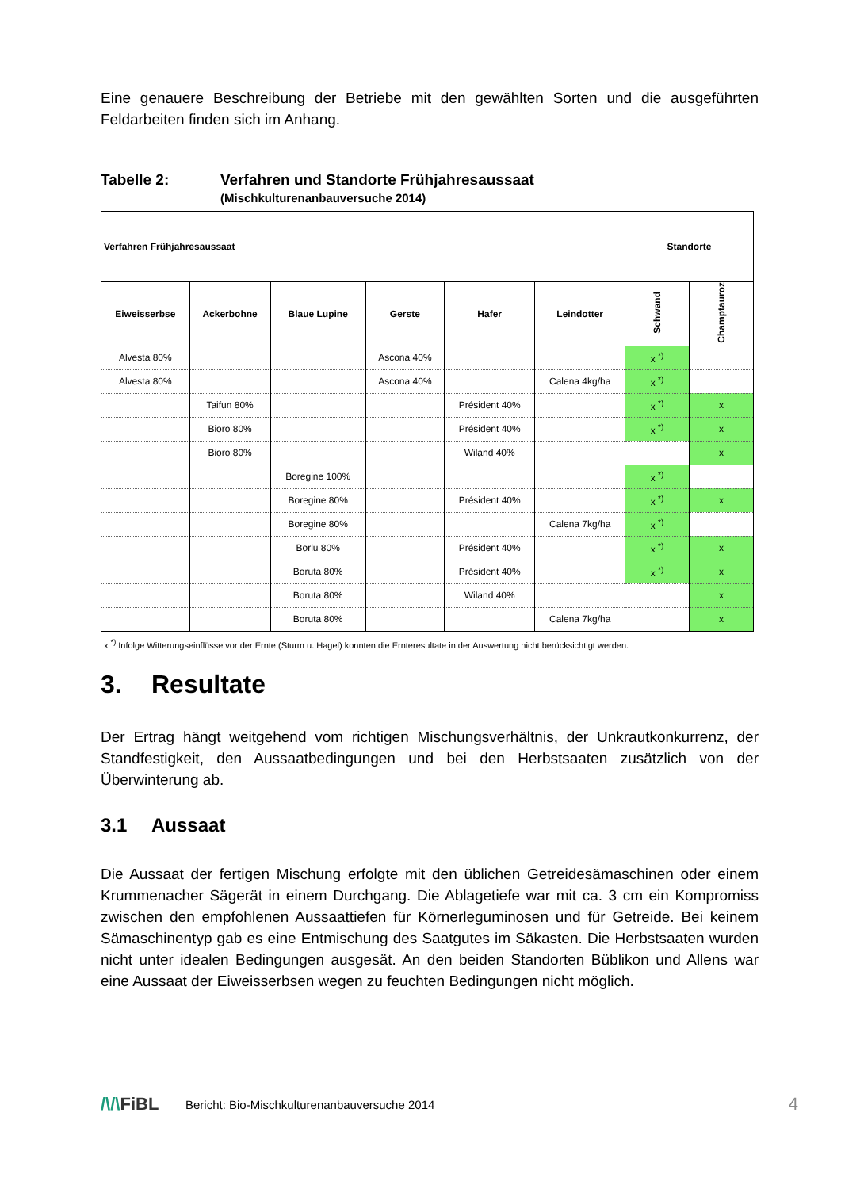Eine genauere Beschreibung der Betriebe mit den gewählten Sorten und die ausgeführten Feldarbeiten finden sich im Anhang.
Tabelle 2: Verfahren und Standorte Frühjahresaussaat
(Mischkulturenanbauversuche 2014)
| Verfahren Frühjahresaussaat | | | | | | Standorte | |
| --- | --- | --- | --- | --- | --- | --- | --- |
| Eiweisserbse | Ackerbohne | Blaue Lupine | Gerste | Hafer | Leindotter | Schwand | Champtauroz |
| Alvesta 80% | | | Ascona 40% | | | x <sup>*)</sup> | |
| Alvesta 80% | | | Ascona 40% | | Calena 4kg/ha | x <sup>*)</sup> | |
| | Taifun 80% | | | Président 40% | | x <sup>*)</sup> | x |
| | Bioro 80% | | | Président 40% | | x <sup>*)</sup> | x |
| | Bioro 80% | | | Wiland 40% | | | x |
| | | Boregine 100% | | | | x <sup>*)</sup> | |
| | | Boregine 80% | | Président 40% | | x <sup>*)</sup> | x |
| | | Boregine 80% | | | Calena 7kg/ha | x <sup>*)</sup> | |
| | | Borlu 80% | | Président 40% | | x <sup>*)</sup> | x |
| | | Boruta 80% | | Président 40% | | x <sup>*)</sup> | x |
| | | Boruta 80% | | Wiland 40% | | | x |
| | | Boruta 80% | | | Calena 7kg/ha | | x |
x <sup>*)</sup> Infolge Witterungseinflüsse vor der Ernte (Sturm u. Hagel) konnten die Ernteresultate in der Auswertung nicht berücksichtigt werden.
3. Resultate
Der Ertrag hängt weitgehend vom richtigen Mischungsverhältnis, der Unkrautkonkurrenz, der Standfestigkeit, den Aussaatbedingungen und bei den Herbstsaaten zusätzlich von der Überwinterung ab.
3.1 Aussaat
Die Aussaat der fertigen Mischung erfolgte mit den üblichen Getreidesämaschinen oder einem Krummenacher Sägerät in einem Durchgang. Die Ablagetiefe war mit ca. 3 cm ein Kompromiss zwischen den empfohlenen Aussaattiefen für Körnerleguminosen und für Getreide. Bei keinem Sämaschinentyp gab es eine Entmischung des Saatgutes im Säkasten. Die Herbstsaaten wurden nicht unter idealen Bedingungen ausgesät. An den beiden Standorten Büblikon und Allens war eine Aussaat der Eiweisserbsen wegen zu feuchten Bedingungen nicht möglich.
/\/\FiBL Bericht: Bio-Mischkulturenanbauversuche 2014 4